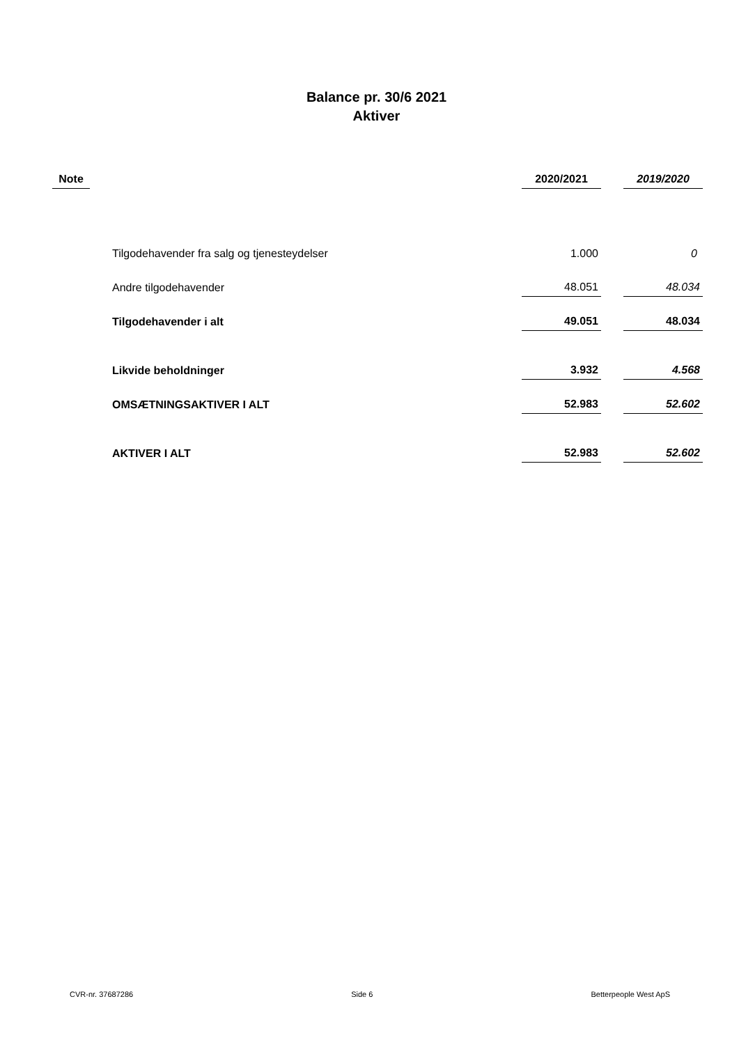Balance pr. 30/6 2021
Aktiver
| Note | | 2020/2021 | | 2019/2020 |
| --- | --- | --- | --- | --- |
| | Tilgodehavender fra salg og tjenesteydelser | 1.000 | | 0 |
| | Andre tilgodehavender | 48.051 | | 48.034 |
| | Tilgodehavender i alt | 49.051 | | 48.034 |
| | Likvide beholdninger | 3.932 | | 4.568 |
| | OMSÆTNINGSAKTIVER I ALT | 52.983 | | 52.602 |
| | AKTIVER I ALT | 52.983 | | 52.602 |
CVR-nr. 37687286 Side 6 Betterpeople West ApS